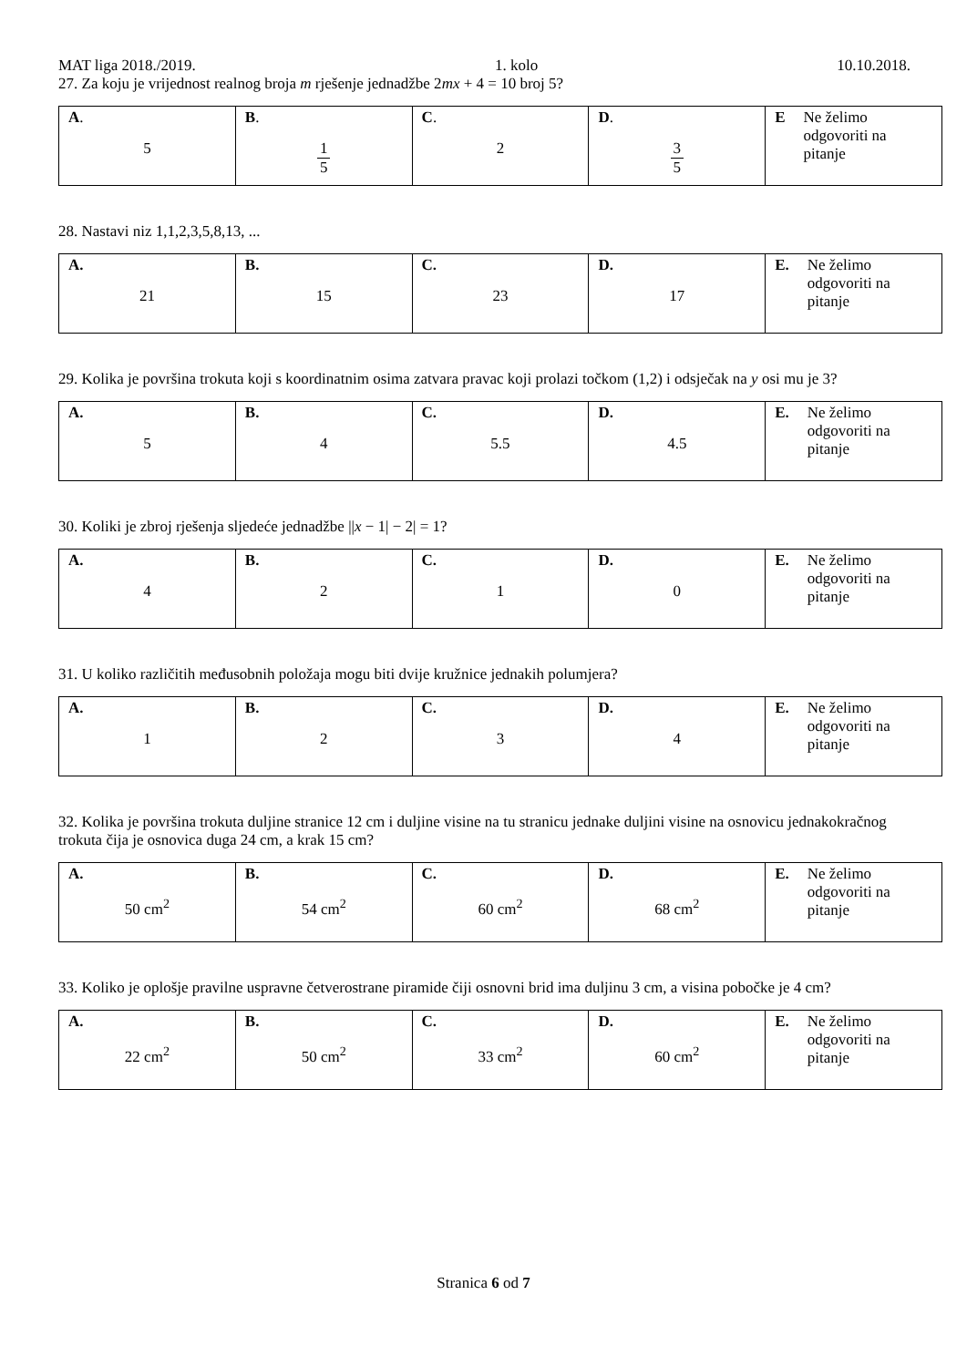MAT liga 2018./2019. 1. kolo 10.10.2018.
27. Za koju je vrijednost realnog broja m rješenje jednadžbe 2mx + 4 = 10 broj 5?
| A . 5 | B . 1 5 | C . 2 | D . 3 5 | E Ne želimo odgovoriti na pitanje |
28. Nastavi niz 1,1,2,3,5,8,13, ...
| A. 21 | B. 15 | C. 23 | D. 17 | E. Ne želimo odgovoriti na pitanje |
29. Kolika je površina trokuta koji s koordinatnim osima zatvara pravac koji prolazi točkom (1,2) i odsječak na y osi mu je 3?
| A. 5 | B. 4 | C. 5.5 | D. 4.5 | E. Ne želimo odgovoriti na pitanje |
30. Koliki je zbroj rješenja sljedeće jednadžbe ||x − 1| − 2| = 1?
| A. 4 | B. 2 | C. 1 | D. 0 | E. Ne želimo odgovoriti na pitanje |
31. U koliko različitih međusobnih položaja mogu biti dvije kružnice jednakih polumjera?
| A. 1 | B. 2 | C. 3 | D. 4 | E. Ne želimo odgovoriti na pitanje |
32. Kolika je površina trokuta duljine stranice 12 cm i duljine visine na tu stranicu jednake duljini visine na osnovicu jednakokračnog trokuta čija je osnovica duga 24 cm, a krak 15 cm?
| A. 50 cm<sup>2</sup> | B. 54 cm<sup>2</sup> | C. 60 cm<sup>2</sup> | D. 68 cm<sup>2</sup> | E. Ne želimo odgovoriti na pitanje |
33. Koliko je oplošje pravilne uspravne četverostrane piramide čiji osnovni brid ima duljinu 3 cm, a visina pobočke je 4 cm?
| A. 22 cm<sup>2</sup> | B. 50 cm<sup>2</sup> | C. 33 cm<sup>2</sup> | D. 60 cm<sup>2</sup> | E. Ne želimo odgovoriti na pitanje |
Stranica 6 od 7